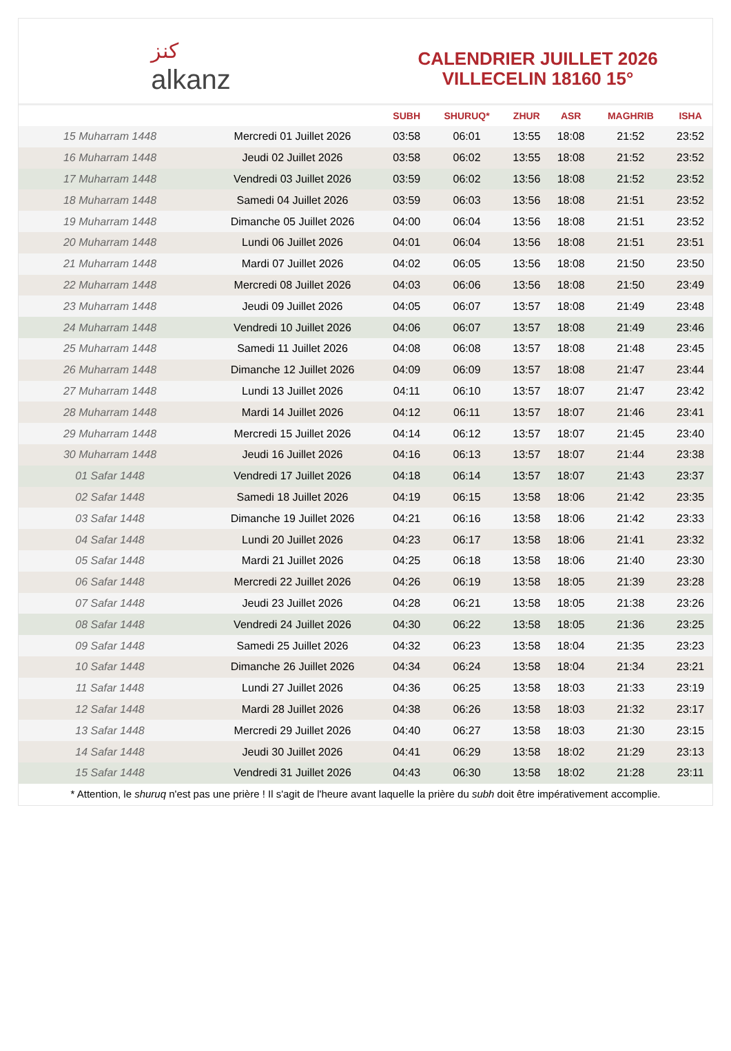ﻛﻨﺰ
alkanz
CALENDRIER JUILLET 2026
VILLECELIN 18160 15°
| | | SUBH | SHURUQ* | ZHUR | ASR | MAGHRIB | ISHA |
| --- | --- | --- | --- | --- | --- | --- | --- |
| 15 Muharram 1448 | Mercredi 01 Juillet 2026 | 03:58 | 06:01 | 13:55 | 18:08 | 21:52 | 23:52 |
| 16 Muharram 1448 | Jeudi 02 Juillet 2026 | 03:58 | 06:02 | 13:55 | 18:08 | 21:52 | 23:52 |
| 17 Muharram 1448 | Vendredi 03 Juillet 2026 | 03:59 | 06:02 | 13:56 | 18:08 | 21:52 | 23:52 |
| 18 Muharram 1448 | Samedi 04 Juillet 2026 | 03:59 | 06:03 | 13:56 | 18:08 | 21:51 | 23:52 |
| 19 Muharram 1448 | Dimanche 05 Juillet 2026 | 04:00 | 06:04 | 13:56 | 18:08 | 21:51 | 23:52 |
| 20 Muharram 1448 | Lundi 06 Juillet 2026 | 04:01 | 06:04 | 13:56 | 18:08 | 21:51 | 23:51 |
| 21 Muharram 1448 | Mardi 07 Juillet 2026 | 04:02 | 06:05 | 13:56 | 18:08 | 21:50 | 23:50 |
| 22 Muharram 1448 | Mercredi 08 Juillet 2026 | 04:03 | 06:06 | 13:56 | 18:08 | 21:50 | 23:49 |
| 23 Muharram 1448 | Jeudi 09 Juillet 2026 | 04:05 | 06:07 | 13:57 | 18:08 | 21:49 | 23:48 |
| 24 Muharram 1448 | Vendredi 10 Juillet 2026 | 04:06 | 06:07 | 13:57 | 18:08 | 21:49 | 23:46 |
| 25 Muharram 1448 | Samedi 11 Juillet 2026 | 04:08 | 06:08 | 13:57 | 18:08 | 21:48 | 23:45 |
| 26 Muharram 1448 | Dimanche 12 Juillet 2026 | 04:09 | 06:09 | 13:57 | 18:08 | 21:47 | 23:44 |
| 27 Muharram 1448 | Lundi 13 Juillet 2026 | 04:11 | 06:10 | 13:57 | 18:07 | 21:47 | 23:42 |
| 28 Muharram 1448 | Mardi 14 Juillet 2026 | 04:12 | 06:11 | 13:57 | 18:07 | 21:46 | 23:41 |
| 29 Muharram 1448 | Mercredi 15 Juillet 2026 | 04:14 | 06:12 | 13:57 | 18:07 | 21:45 | 23:40 |
| 30 Muharram 1448 | Jeudi 16 Juillet 2026 | 04:16 | 06:13 | 13:57 | 18:07 | 21:44 | 23:38 |
| 01 Safar 1448 | Vendredi 17 Juillet 2026 | 04:18 | 06:14 | 13:57 | 18:07 | 21:43 | 23:37 |
| 02 Safar 1448 | Samedi 18 Juillet 2026 | 04:19 | 06:15 | 13:58 | 18:06 | 21:42 | 23:35 |
| 03 Safar 1448 | Dimanche 19 Juillet 2026 | 04:21 | 06:16 | 13:58 | 18:06 | 21:42 | 23:33 |
| 04 Safar 1448 | Lundi 20 Juillet 2026 | 04:23 | 06:17 | 13:58 | 18:06 | 21:41 | 23:32 |
| 05 Safar 1448 | Mardi 21 Juillet 2026 | 04:25 | 06:18 | 13:58 | 18:06 | 21:40 | 23:30 |
| 06 Safar 1448 | Mercredi 22 Juillet 2026 | 04:26 | 06:19 | 13:58 | 18:05 | 21:39 | 23:28 |
| 07 Safar 1448 | Jeudi 23 Juillet 2026 | 04:28 | 06:21 | 13:58 | 18:05 | 21:38 | 23:26 |
| 08 Safar 1448 | Vendredi 24 Juillet 2026 | 04:30 | 06:22 | 13:58 | 18:05 | 21:36 | 23:25 |
| 09 Safar 1448 | Samedi 25 Juillet 2026 | 04:32 | 06:23 | 13:58 | 18:04 | 21:35 | 23:23 |
| 10 Safar 1448 | Dimanche 26 Juillet 2026 | 04:34 | 06:24 | 13:58 | 18:04 | 21:34 | 23:21 |
| 11 Safar 1448 | Lundi 27 Juillet 2026 | 04:36 | 06:25 | 13:58 | 18:03 | 21:33 | 23:19 |
| 12 Safar 1448 | Mardi 28 Juillet 2026 | 04:38 | 06:26 | 13:58 | 18:03 | 21:32 | 23:17 |
| 13 Safar 1448 | Mercredi 29 Juillet 2026 | 04:40 | 06:27 | 13:58 | 18:03 | 21:30 | 23:15 |
| 14 Safar 1448 | Jeudi 30 Juillet 2026 | 04:41 | 06:29 | 13:58 | 18:02 | 21:29 | 23:13 |
| 15 Safar 1448 | Vendredi 31 Juillet 2026 | 04:43 | 06:30 | 13:58 | 18:02 | 21:28 | 23:11 |
* Attention, le shuruq n'est pas une prière ! Il s'agit de l'heure avant laquelle la prière du subh doit être impérativement accomplie.